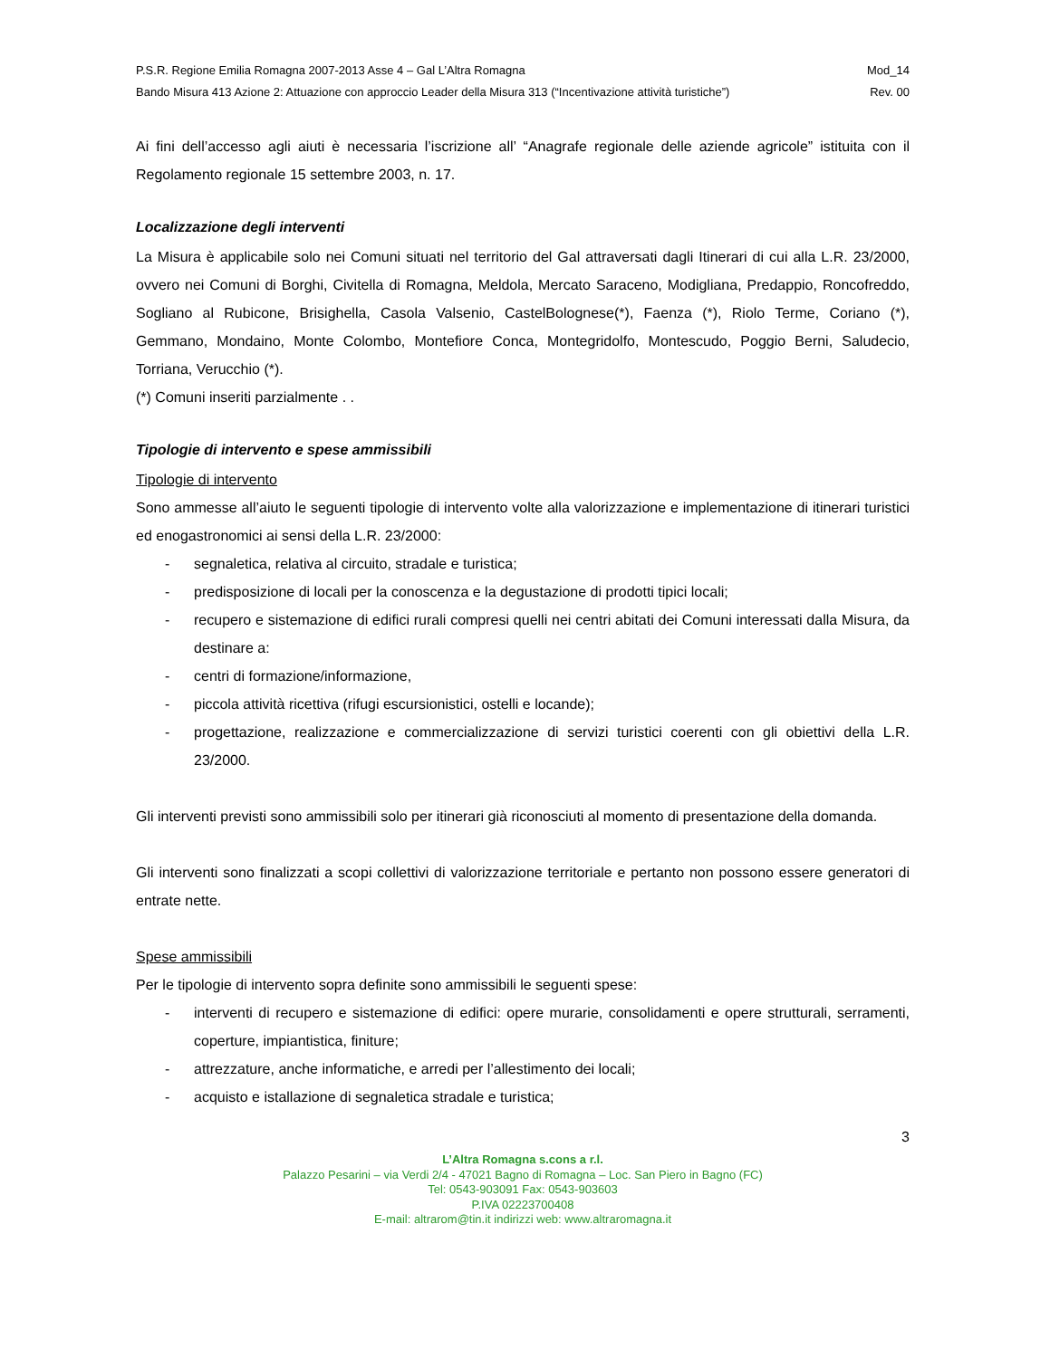P.S.R. Regione Emilia Romagna 2007-2013 Asse 4 – Gal L’Altra Romagna Mod_14
Bando Misura 413 Azione 2: Attuazione con approccio Leader della Misura 313 (“Incentivazione attività turistiche”) Rev. 00
Ai fini dell’accesso agli aiuti è necessaria l’iscrizione all’ “Anagrafe regionale delle aziende agricole” istituita con il Regolamento regionale 15 settembre 2003, n. 17.
Localizzazione degli interventi
La Misura è applicabile solo nei Comuni situati nel territorio del Gal attraversati dagli Itinerari di cui alla L.R. 23/2000, ovvero nei Comuni di Borghi, Civitella di Romagna, Meldola, Mercato Saraceno, Modigliana, Predappio, Roncofreddo, Sogliano al Rubicone, Brisighella, Casola Valsenio, CastelBolognese(*), Faenza (*), Riolo Terme, Coriano (*), Gemmano, Mondaino, Monte Colombo, Montefiore Conca, Montegridolfo, Montescudo, Poggio Berni, Saludecio, Torriana, Verucchio (*).
(*) Comuni inseriti parzialmente . .
Tipologie di intervento e spese ammissibili
Tipologie di intervento
Sono ammesse all’aiuto le seguenti tipologie di intervento volte alla valorizzazione e implementazione di itinerari turistici ed enogastronomici ai sensi della L.R. 23/2000:
- segnaletica, relativa al circuito, stradale e turistica;
- predisposizione di locali per la conoscenza e la degustazione di prodotti tipici locali;
- recupero e sistemazione di edifici rurali compresi quelli nei centri abitati dei Comuni interessati dalla Misura, da destinare a:
- centri di formazione/informazione,
- piccola attività ricettiva (rifugi escursionistici, ostelli e locande);
- progettazione, realizzazione e commercializzazione di servizi turistici coerenti con gli obiettivi della L.R. 23/2000.
Gli interventi previsti sono ammissibili solo per itinerari già riconosciuti al momento di presentazione della domanda.
Gli interventi sono finalizzati a scopi collettivi di valorizzazione territoriale e pertanto non possono essere generatori di entrate nette.
Spese ammissibili
Per le tipologie di intervento sopra definite sono ammissibili le seguenti spese:
- interventi di recupero e sistemazione di edifici: opere murarie, consolidamenti e opere strutturali, serramenti, coperture, impiantistica, finiture;
- attrezzature, anche informatiche, e arredi per l’allestimento dei locali;
- acquisto e istallazione di segnaletica stradale e turistica;
3
L’Altra Romagna s.cons a r.l.
Palazzo Pesarini – via Verdi 2/4 - 47021 Bagno di Romagna – Loc. San Piero in Bagno (FC)
Tel: 0543-903091 Fax: 0543-903603
P.IVA 02223700408
E-mail: altrarom@tin.it indirizzi web: www.altraromagna.it